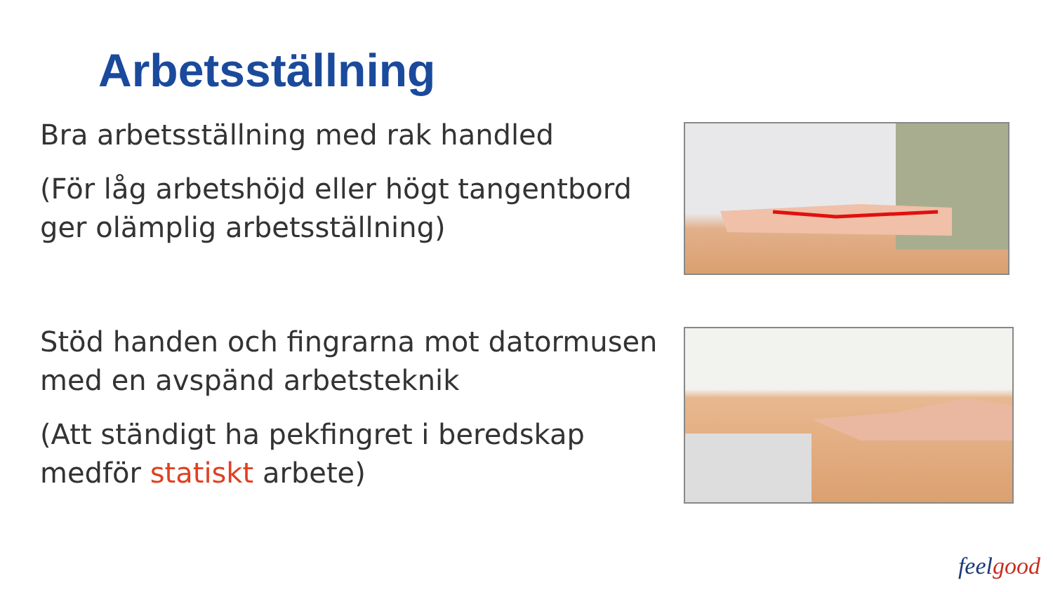Arbetsställning
Bra arbetsställning med rak handled
(För låg arbetshöjd eller högt tangentbord ger olämplig arbetsställning)
Stöd handen och fingrarna mot datormusen med en avspänd arbetsteknik
(Att ständigt ha pekfingret i beredskap medför statiskt arbete)
feelgood